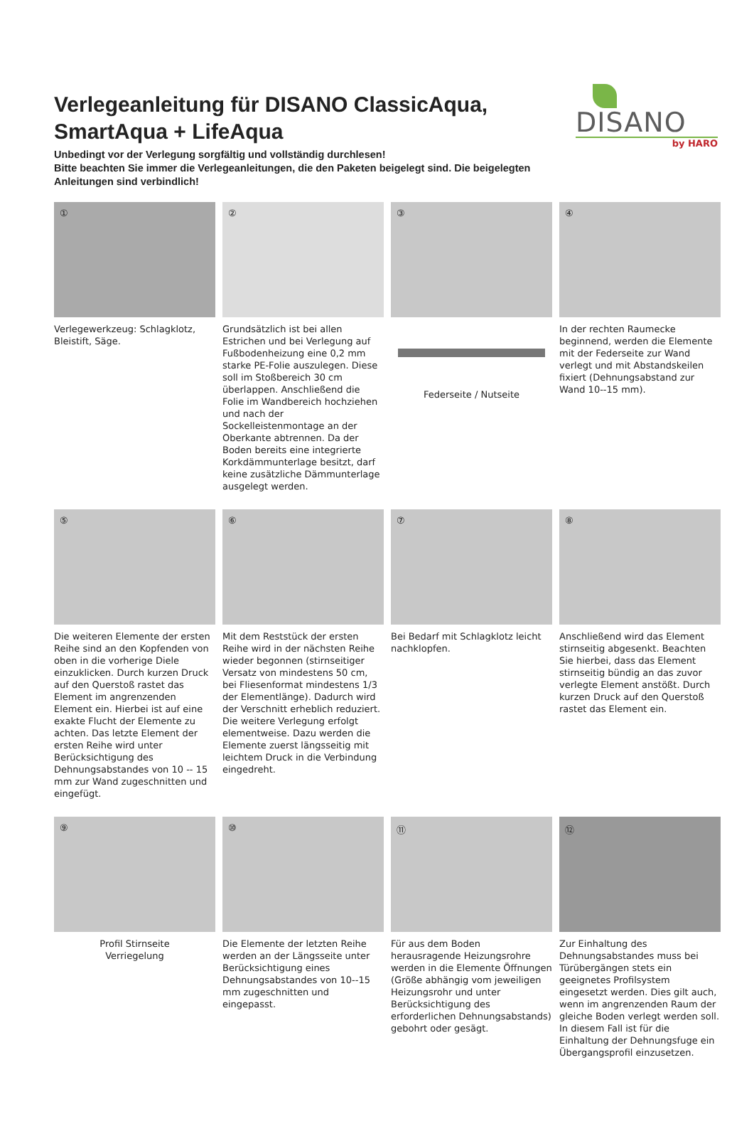Verlegeanleitung für DISANO ClassicAqua, SmartAqua + LifeAqua
Unbedingt vor der Verlegung sorgfältig und vollständig durchlesen!
Bitte beachten Sie immer die Verlegeanleitungen, die den Paketen beigelegt sind. Die beigelegten Anleitungen sind verbindlich!
DISANO
by HARO
①
Verlegewerkzeug: Schlagklotz, Bleistift, Säge.
②
Grundsätzlich ist bei allen Estrichen und bei Verlegung auf Fußbodenheizung eine 0,2 mm starke PE-Folie auszulegen. Diese soll im Stoßbereich 30 cm überlappen. Anschließend die Folie im Wandbereich hochziehen und nach der Sockelleistenmontage an der Oberkante abtrennen. Da der Boden bereits eine integrierte Korkdämmunterlage besitzt, darf keine zusätzliche Dämmunterlage ausgelegt werden.
③
Federseite / Nutseite
④
In der rechten Raumecke beginnend, werden die Elemente mit der Federseite zur Wand verlegt und mit Abstandskeilen fixiert (Dehnungsabstand zur Wand 10--15 mm).
⑤
Die weiteren Elemente der ersten Reihe sind an den Kopfenden von oben in die vorherige Diele einzuklicken. Durch kurzen Druck auf den Querstoß rastet das Element im angrenzenden Element ein. Hierbei ist auf eine exakte Flucht der Elemente zu achten. Das letzte Element der ersten Reihe wird unter Berücksichtigung des Dehnungsabstandes von 10 -- 15 mm zur Wand zugeschnitten und eingefügt.
⑥
Mit dem Reststück der ersten Reihe wird in der nächsten Reihe wieder begonnen (stirnseitiger Versatz von mindestens 50 cm, bei Fliesenformat mindestens 1/3 der Elementlänge). Dadurch wird der Verschnitt erheblich reduziert. Die weitere Verlegung erfolgt elementweise. Dazu werden die Elemente zuerst längsseitig mit leichtem Druck in die Verbindung eingedreht.
⑦
Bei Bedarf mit Schlagklotz leicht nachklopfen.
⑧
Anschließend wird das Element stirnseitig abgesenkt. Beachten Sie hierbei, dass das Element stirnseitig bündig an das zuvor verlegte Element anstößt. Durch kurzen Druck auf den Querstoß rastet das Element ein.
⑨
Profil Stirnseite
Verriegelung
⑩
Die Elemente der letzten Reihe werden an der Längsseite unter Berücksichtigung eines Dehnungsabstandes von 10--15 mm zugeschnitten und eingepasst.
⑪
Für aus dem Boden herausragende Heizungsrohre werden in die Elemente Öffnungen (Größe abhängig vom jeweiligen Heizungsrohr und unter Berücksichtigung des erforderlichen Dehnungsabstands) gebohrt oder gesägt.
⑫
Zur Einhaltung des Dehnungsabstandes muss bei Türübergängen stets ein geeignetes Profilsystem eingesetzt werden. Dies gilt auch, wenn im angrenzenden Raum der gleiche Boden verlegt werden soll. In diesem Fall ist für die Einhaltung der Dehnungsfuge ein Übergangsprofil einzusetzen.